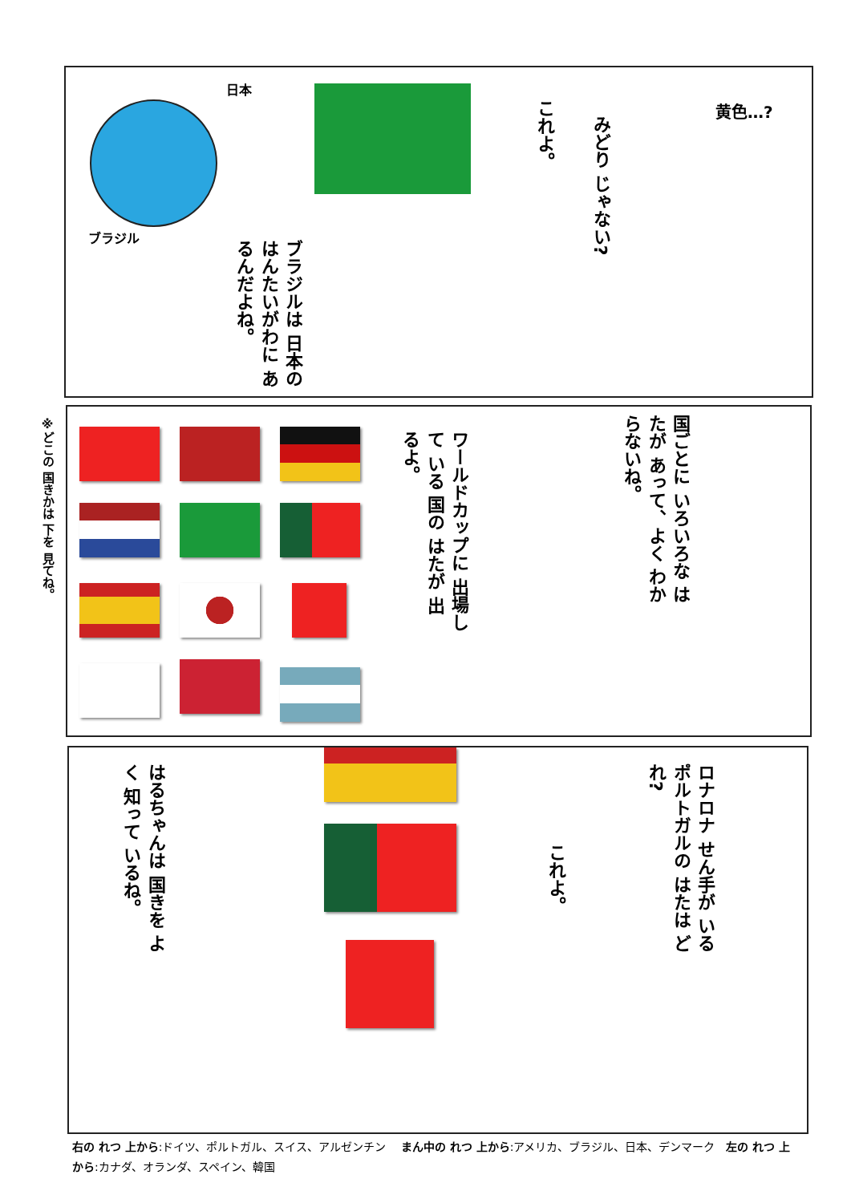日本
ブラジル
ブラジルは 日本の はんたいがわに あるんだよね。
これよ。
みどり じゃない?
黄色…?
ワールドカップに 出場して いる 国の はたが 出るよ。
国ごとに いろいろな はたが あって、よく わからないね。
はるちゃんは 国きを よく 知って いるね。
これよ。
ロナロナ せん手が いる ポルトガルの はたは どれ?
※どこの 国きかは 下を 見てね。
右の れつ 上から:ドイツ、ポルトガル、スイス、アルゼンチン　 まん中の れつ 上から:アメリカ、ブラジル、日本、デンマーク　左の れつ 上から:カナダ、オランダ、スペイン、韓国